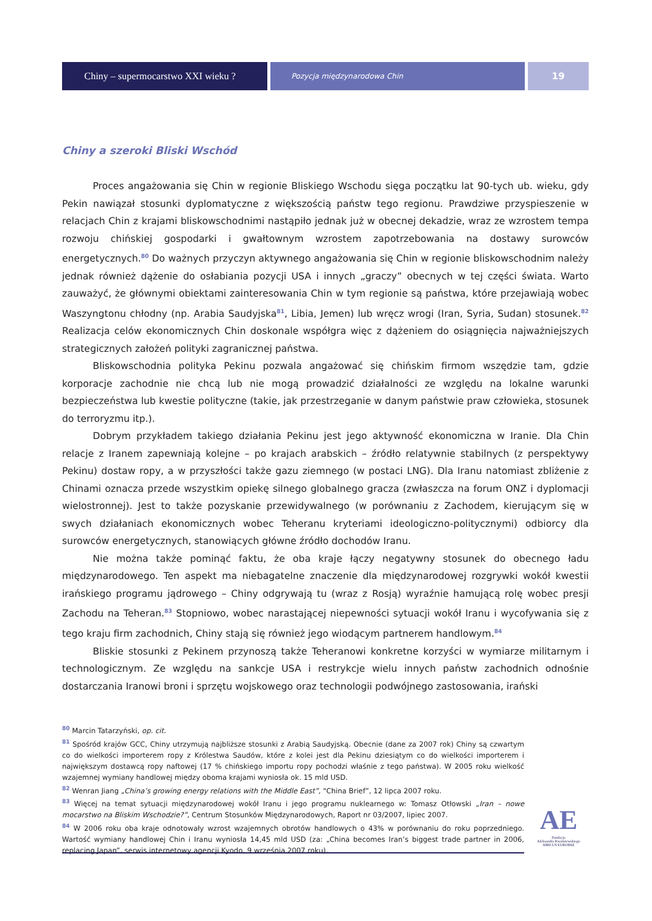Chiny – supermocarstwo XXI wieku ?
Pozycja międzynarodowa Chin
19
Chiny a szeroki Bliski Wschód
Proces angażowania się Chin w regionie Bliskiego Wschodu sięga początku lat 90-tych ub. wieku, gdy Pekin nawiązał stosunki dyplomatyczne z większością państw tego regionu. Prawdziwe przyspieszenie w relacjach Chin z krajami bliskowschodnimi nastąpiło jednak już w obecnej dekadzie, wraz ze wzrostem tempa rozwoju chińskiej gospodarki i gwałtownym wzrostem zapotrzebowania na dostawy surowców energetycznych.<sup>80</sup> Do ważnych przyczyn aktywnego angażowania się Chin w regionie bliskowschodnim należy jednak również dążenie do osłabiania pozycji USA i innych „graczy” obecnych w tej części świata. Warto zauważyć, że głównymi obiektami zainteresowania Chin w tym regionie są państwa, które przejawiają wobec Waszyngtonu chłodny (np. Arabia Saudyjska<sup>81</sup>, Libia, Jemen) lub wręcz wrogi (Iran, Syria, Sudan) stosunek.<sup>82</sup> Realizacja celów ekonomicznych Chin doskonale współgra więc z dążeniem do osiągnięcia najważniejszych strategicznych założeń polityki zagranicznej państwa.
Bliskowschodnia polityka Pekinu pozwala angażować się chińskim firmom wszędzie tam, gdzie korporacje zachodnie nie chcą lub nie mogą prowadzić działalności ze względu na lokalne warunki bezpieczeństwa lub kwestie polityczne (takie, jak przestrzeganie w danym państwie praw człowieka, stosunek do terroryzmu itp.).
Dobrym przykładem takiego działania Pekinu jest jego aktywność ekonomiczna w Iranie. Dla Chin relacje z Iranem zapewniają kolejne – po krajach arabskich – źródło relatywnie stabilnych (z perspektywy Pekinu) dostaw ropy, a w przyszłości także gazu ziemnego (w postaci LNG). Dla Iranu natomiast zbliżenie z Chinami oznacza przede wszystkim opiekę silnego globalnego gracza (zwłaszcza na forum ONZ i dyplomacji wielostronnej). Jest to także pozyskanie przewidywalnego (w porównaniu z Zachodem, kierującym się w swych działaniach ekonomicznych wobec Teheranu kryteriami ideologiczno-politycznymi) odbiorcy dla surowców energetycznych, stanowiących główne źródło dochodów Iranu.
Nie można także pominąć faktu, że oba kraje łączy negatywny stosunek do obecnego ładu międzynarodowego. Ten aspekt ma niebagatelne znaczenie dla międzynarodowej rozgrywki wokół kwestii irańskiego programu jądrowego – Chiny odgrywają tu (wraz z Rosją) wyraźnie hamującą rolę wobec presji Zachodu na Teheran.<sup>83</sup> Stopniowo, wobec narastającej niepewności sytuacji wokół Iranu i wycofywania się z tego kraju firm zachodnich, Chiny stają się również jego wiodącym partnerem handlowym.<sup>84</sup>
Bliskie stosunki z Pekinem przynoszą także Teheranowi konkretne korzyści w wymiarze militarnym i technologicznym. Ze względu na sankcje USA i restrykcje wielu innych państw zachodnich odnośnie dostarczania Iranowi broni i sprzętu wojskowego oraz technologii podwójnego zastosowania, irański
<sup>80</sup> Marcin Tatarzyński, op. cit.
<sup>81</sup> Spośród krajów GCC, Chiny utrzymują najbliższe stosunki z Arabią Saudyjską. Obecnie (dane za 2007 rok) Chiny są czwartym co do wielkości importerem ropy z Królestwa Saudów, które z kolei jest dla Pekinu dziesiątym co do wielkości importerem i największym dostawcą ropy naftowej (17 % chińskiego importu ropy pochodzi właśnie z tego państwa). W 2005 roku wielkość wzajemnej wymiany handlowej między oboma krajami wyniosła ok. 15 mld USD.
<sup>82</sup> Wenran Jiang „China’s growing energy relations with the Middle East”, “China Brief”, 12 lipca 2007 roku.
<sup>83</sup> Więcej na temat sytuacji międzynarodowej wokół Iranu i jego programu nuklearnego w: Tomasz Otłowski „Iran – nowe mocarstwo na Bliskim Wschodzie?”, Centrum Stosunków Międzynarodowych, Raport nr 03/2007, lipiec 2007.
<sup>84</sup> W 2006 roku oba kraje odnotowały wzrost wzajemnych obrotów handlowych o 43% w porównaniu do roku poprzedniego. Wartość wymiany handlowej Chin i Iranu wyniosła 14,45 mld USD (za: „China becomes Iran’s biggest trade partner in 2006, replacing Japan”, serwis internetowy agencji Kyodo, 9 września 2007 roku).
AE
Fundacja
Aleksandra Kwaśniewskiego
AMICUS EUROPAE